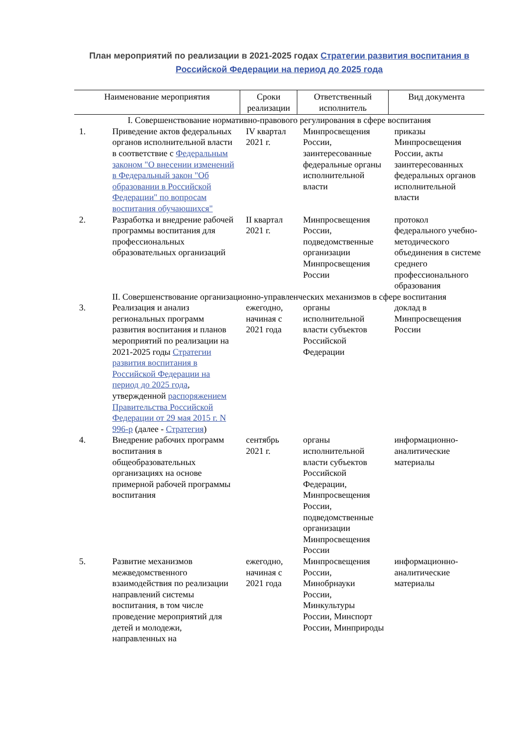План мероприятий по реализации в 2021-2025 годах Стратегии развития воспитания в Российской Федерации на период до 2025 года
| Наименование мероприятия | | Сроки реализации | Ответственный исполнитель | Вид документа |
| --- | --- | --- | --- | --- |
| I. Совершенствование нормативно-правового регулирования в сфере воспитания | | | | |
| 1. | Приведение актов федеральных органов исполнительной власти в соответствие с Федеральным законом "О внесении изменений в Федеральный закон "Об образовании в Российской Федерации" по вопросам воспитания обучающихся" | IV квартал 2021 г. | Минпросвещения России, заинтересованные федеральные органы исполнительной власти | приказы Минпросвещения России, акты заинтересованных федеральных органов исполнительной власти |
| 2. | Разработка и внедрение рабочей программы воспитания для профессиональных образовательных организаций | II квартал 2021 г. | Минпросвещения России, подведомственные организации Минпросвещения России | протокол федерального учебно-методического объединения в системе среднего профессионального образования |
| II. Совершенствование организационно-управленческих механизмов в сфере воспитания | | | | |
| 3. | Реализация и анализ региональных программ развития воспитания и планов мероприятий по реализации на 2021-2025 годы Стратегии развития воспитания в Российской Федерации на период до 2025 года , утвержденной распоряжением Правительства Российской Федерации от 29 мая 2015 г. N 996-р (далее - Стратегия ) | ежегодно, начиная с 2021 года | органы исполнительной власти субъектов Российской Федерации | доклад в Минпросвещения России |
| 4. | Внедрение рабочих программ воспитания в общеобразовательных организациях на основе примерной рабочей программы воспитания | сентябрь 2021 г. | органы исполнительной власти субъектов Российской Федерации, Минпросвещения России, подведомственные организации Минпросвещения России | информационно-аналитические материалы |
| 5. | Развитие механизмов межведомственного взаимодействия по реализации направлений системы воспитания, в том числе проведение мероприятий для детей и молодежи, направленных на | ежегодно, начиная с 2021 года | Минпросвещения России, Минобрнауки России, Минкультуры России, Минспорт России, Минприроды | информационно-аналитические материалы |